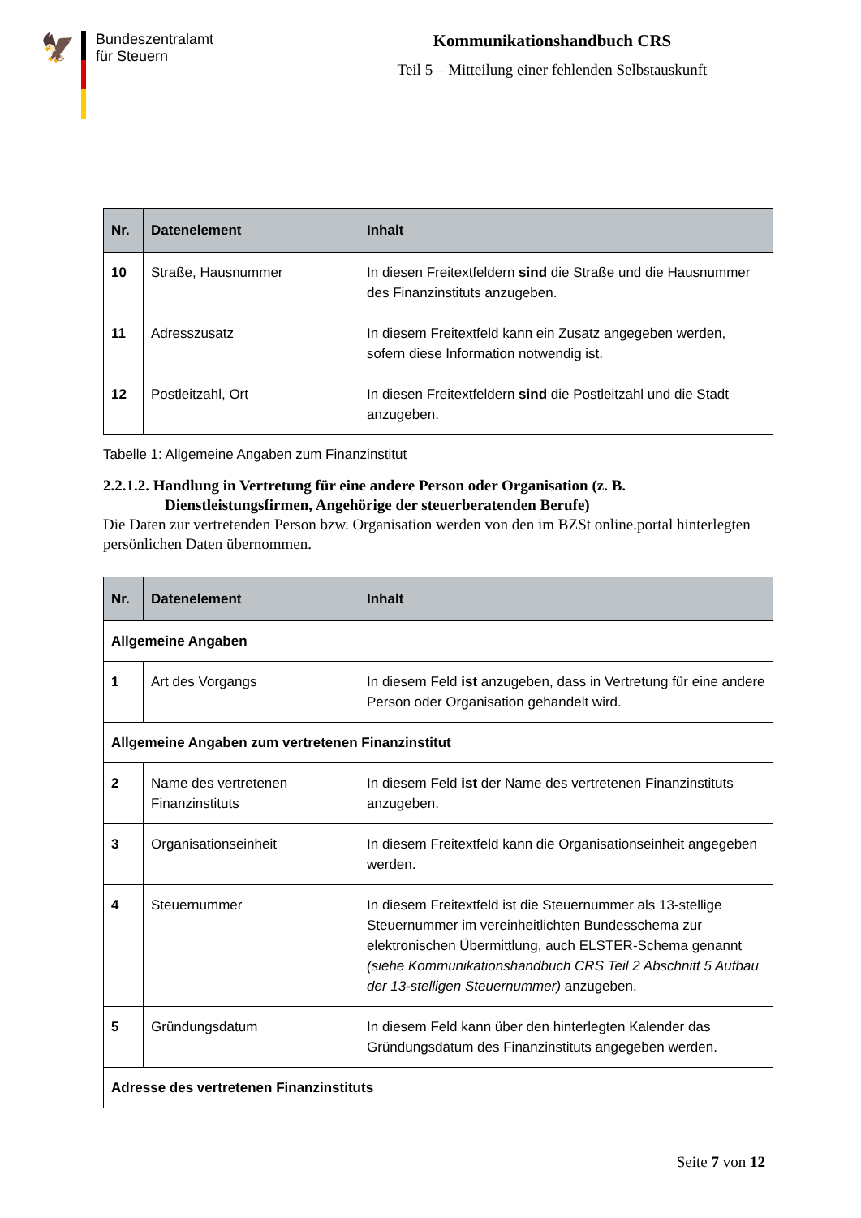🦅
Bundeszentralamt
für Steuern
Kommunikationshandbuch CRS
Teil 5 – Mitteilung einer fehlenden Selbstauskunft
| Nr. | Datenelement | Inhalt |
| --- | --- | --- |
| 10 | Straße, Hausnummer | In diesen Freitextfeldern sind die Straße und die Hausnummer des Finanzinstituts anzugeben. |
| 11 | Adresszusatz | In diesem Freitextfeld kann ein Zusatz angegeben werden, sofern diese Information notwendig ist. |
| 12 | Postleitzahl, Ort | In diesen Freitextfeldern sind die Postleitzahl und die Stadt anzugeben. |
Tabelle 1: Allgemeine Angaben zum Finanzinstitut
2.2.1.2. Handlung in Vertretung für eine andere Person oder Organisation (z. B.
Dienstleistungsfirmen, Angehörige der steuerberatenden Berufe)
Die Daten zur vertretenden Person bzw. Organisation werden von den im BZSt online.portal hinterlegten persönlichen Daten übernommen.
| Nr. | Datenelement | Inhalt |
| --- | --- | --- |
| Allgemeine Angaben | | |
| 1 | Art des Vorgangs | In diesem Feld ist anzugeben, dass in Vertretung für eine andere Person oder Organisation gehandelt wird. |
| Allgemeine Angaben zum vertretenen Finanzinstitut | | |
| 2 | Name des vertretenen Finanzinstituts | In diesem Feld ist der Name des vertretenen Finanzinstituts anzugeben. |
| 3 | Organisationseinheit | In diesem Freitextfeld kann die Organisationseinheit angegeben werden. |
| 4 | Steuernummer | In diesem Freitextfeld ist die Steuernummer als 13-stellige Steuernummer im vereinheitlichten Bundesschema zur elektronischen Übermittlung, auch ELSTER-Schema genannt (siehe Kommunikationshandbuch CRS Teil 2 Abschnitt 5 Aufbau der 13-stelligen Steuernummer) anzugeben. |
| 5 | Gründungsdatum | In diesem Feld kann über den hinterlegten Kalender das Gründungsdatum des Finanzinstituts angegeben werden. |
| Adresse des vertretenen Finanzinstituts | | |
Seite 7 von 12